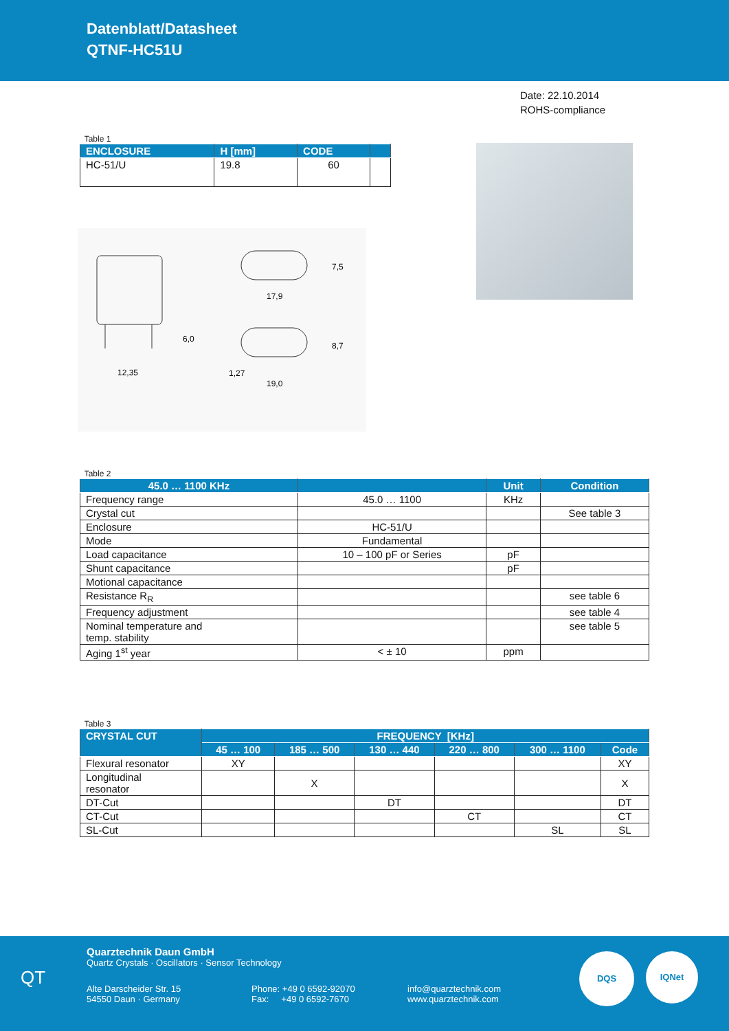Datenblatt/Datasheet
QTNF-HC51U
Date: 22.10.2014
ROHS-compliance
Table 1
| ENCLOSURE | H [mm] | CODE | |
| --- | --- | --- | --- |
| HC-51/U | 19.8 | 60 | |
12,35
17,9
19,0
6,0
7,5
8,7
1,27
Table 2
| 45.0 … 1100 KHz | | Unit | Condition |
| --- | --- | --- | --- |
| Frequency range | 45.0 … 1100 | KHz | |
| Crystal cut | | | See table 3 |
| Enclosure | HC-51/U | | |
| Mode | Fundamental | | |
| Load capacitance | 10 – 100 pF or Series | pF | |
| Shunt capacitance | | pF | |
| Motional capacitance | | | |
| Resistance R<sub>R</sub> | | | see table 6 |
| Frequency adjustment | | | see table 4 |
| Nominal temperature and temp. stability | | | see table 5 |
| Aging 1<sup>st</sup> year | < ± 10 | ppm | |
Table 3
| CRYSTAL CUT | FREQUENCY [KHz] | | | | | |
| --- | --- | --- | --- | --- | --- | --- |
| | 45 … 100 | 185 … 500 | 130 … 440 | 220 … 800 | 300 … 1100 | Code |
| Flexural resonator | XY | | | | | XY |
| Longitudinal resonator | | X | | | | X |
| DT-Cut | | | DT | | | DT |
| CT-Cut | | | | CT | | CT |
| SL-Cut | | | | | SL | SL |
QT
Quarztechnik Daun GmbH
Quartz Crystals · Oscillators · Sensor Technology
Alte Darscheider Str. 15
54550 Daun · Germany
Phone: +49 0 6592-92070
Fax: +49 0 6592-7670
info@quarztechnik.com
www.quarztechnik.com
DQS IQNet